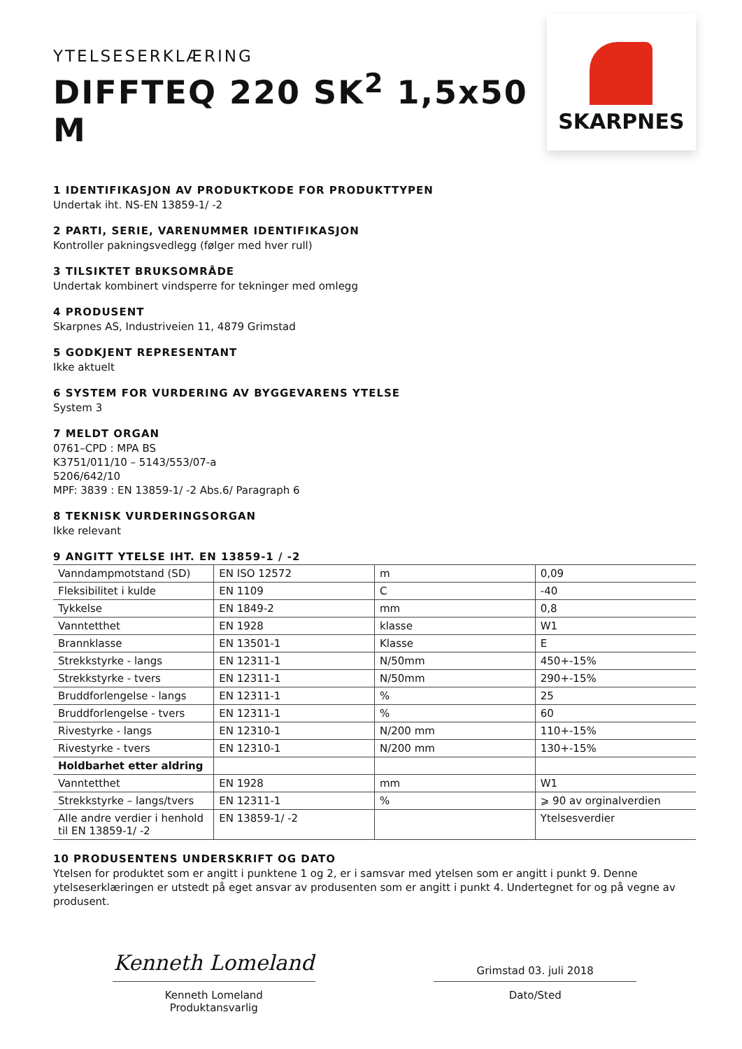YTELSESERKLÆRING
DIFFTEQ 220 SK<sup>2</sup> 1,5x50 M
SKARPNES
1 IDENTIFIKASJON AV PRODUKTKODE FOR PRODUKTTYPEN
Undertak iht. NS-EN 13859-1/ -2
2 PARTI, SERIE, VARENUMMER IDENTIFIKASJON
Kontroller pakningsvedlegg (følger med hver rull)
3 TILSIKTET BRUKSOMRÅDE
Undertak kombinert vindsperre for tekninger med omlegg
4 PRODUSENT
Skarpnes AS, Industriveien 11, 4879 Grimstad
5 GODKJENT REPRESENTANT
Ikke aktuelt
6 SYSTEM FOR VURDERING AV BYGGEVARENS YTELSE
System 3
7 MELDT ORGAN
0761–CPD : MPA BS
K3751/011/10 – 5143/553/07-a
5206/642/10
MPF: 3839 : EN 13859-1/ -2 Abs.6/ Paragraph 6
8 TEKNISK VURDERINGSORGAN
Ikke relevant
9 ANGITT YTELSE IHT. EN 13859-1 / -2
| Vanndampmotstand (SD) | EN ISO 12572 | m | 0,09 |
| Fleksibilitet i kulde | EN 1109 | C | -40 |
| Tykkelse | EN 1849-2 | mm | 0,8 |
| Vanntetthet | EN 1928 | klasse | W1 |
| Brannklasse | EN 13501-1 | Klasse | E |
| Strekkstyrke - langs | EN 12311-1 | N/50mm | 450+-15% |
| Strekkstyrke - tvers | EN 12311-1 | N/50mm | 290+-15% |
| Bruddforlengelse - langs | EN 12311-1 | % | 25 |
| Bruddforlengelse - tvers | EN 12311-1 | % | 60 |
| Rivestyrke - langs | EN 12310-1 | N/200 mm | 110+-15% |
| Rivestyrke - tvers | EN 12310-1 | N/200 mm | 130+-15% |
| Holdbarhet etter aldring | | | |
| Vanntetthet | EN 1928 | mm | W1 |
| Strekkstyrke – langs/tvers | EN 12311-1 | % | ⩾ 90 av orginalverdien |
| Alle andre verdier i henhold til EN 13859-1/ -2 | EN 13859-1/ -2 | | Ytelsesverdier |
10 PRODUSENTENS UNDERSKRIFT OG DATO
Ytelsen for produktet som er angitt i punktene 1 og 2, er i samsvar med ytelsen som er angitt i punkt 9. Denne ytelseserklæringen er utstedt på eget ansvar av produsenten som er angitt i punkt 4. Undertegnet for og på vegne av produsent.
Kenneth Lomeland
Kenneth Lomeland
Produktansvarlig
Grimstad 03. juli 2018
Dato/Sted